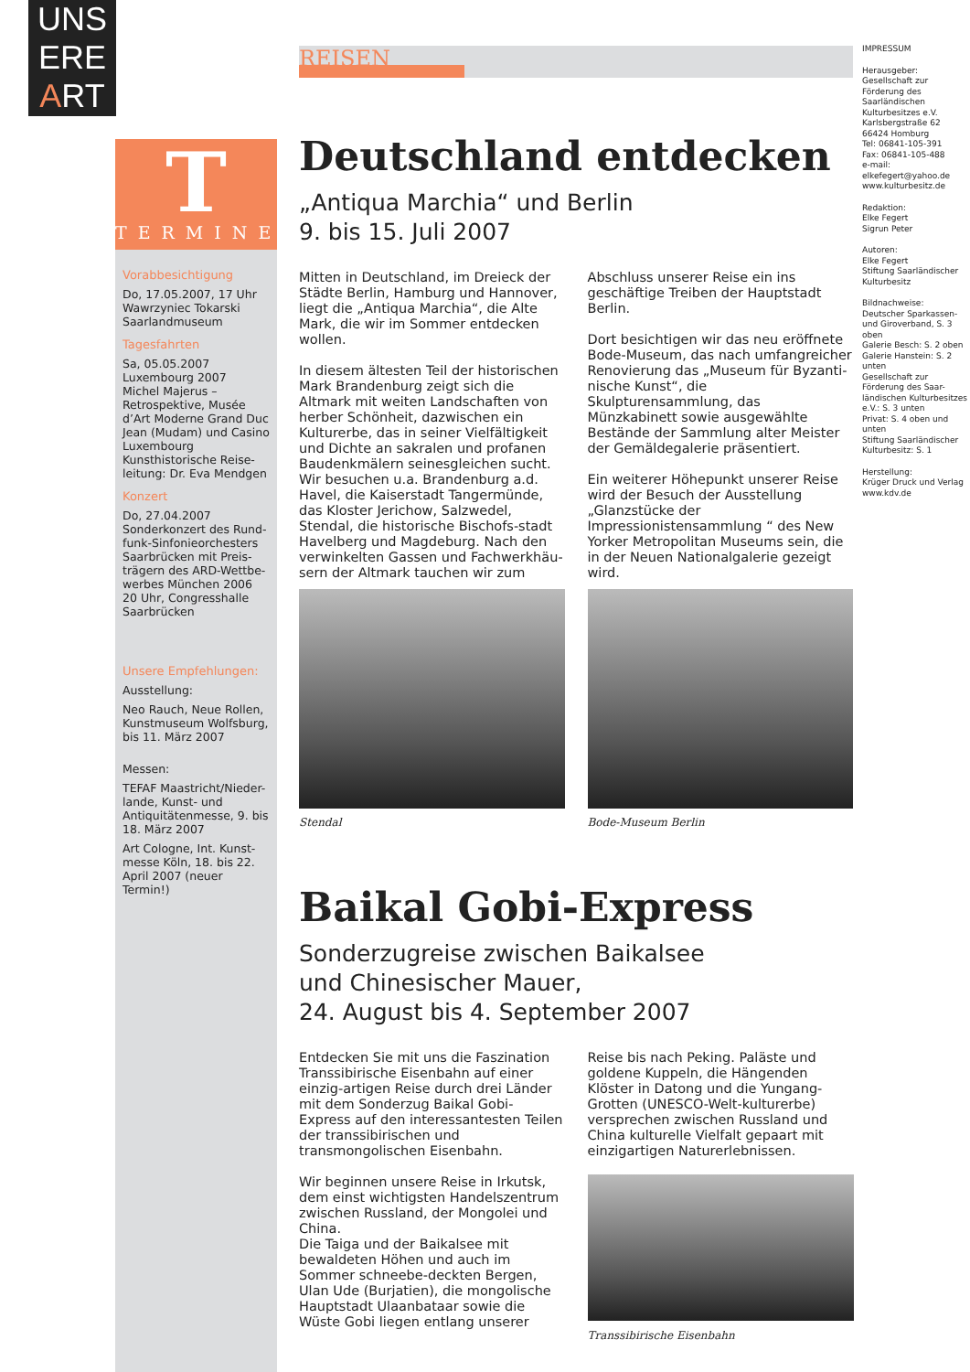UNS
ERE
ART
T
TERMINE
Vorabbesichtigung
Do, 17.05.2007, 17 Uhr
Wawrzyniec Tokarski
Saarlandmuseum
Tagesfahrten
Sa, 05.05.2007
Luxembourg 2007
Michel Majerus –
Retrospektive, Musée d’Art Moderne Grand Duc Jean (Mudam) und Casino Luxembourg
Kunsthistorische Reise-leitung: Dr. Eva Mendgen
Konzert
Do, 27.04.2007
Sonderkonzert des Rund-funk-Sinfonieorchesters Saarbrücken mit Preis-trägern des ARD-Wettbe-werbes München 2006
20 Uhr, Congresshalle Saarbrücken
Unsere Empfehlungen:
Ausstellung:
Neo Rauch, Neue Rollen, Kunstmuseum Wolfsburg, bis 11. März 2007
Messen:
TEFAF Maastricht/Nieder-lande, Kunst- und Antiquitätenmesse, 9. bis 18. März 2007
Art Cologne, Int. Kunst-messe Köln, 18. bis 22. April 2007 (neuer Termin!)
REISEN
Deutschland entdecken
„Antiqua Marchia“ und Berlin
9. bis 15. Juli 2007
Mitten in Deutschland, im Dreieck der Städte Berlin, Hamburg und Hannover, liegt die „Antiqua Marchia“, die Alte Mark, die wir im Sommer entdecken wollen.
In diesem ältesten Teil der historischen Mark Brandenburg zeigt sich die Altmark mit weiten Landschaften von herber Schönheit, dazwischen ein Kulturerbe, das in seiner Vielfältigkeit und Dichte an sakralen und profanen Baudenkmälern seinesgleichen sucht. Wir besuchen u.a. Brandenburg a.d. Havel, die Kaiserstadt Tangermünde, das Kloster Jerichow, Salzwedel, Stendal, die historische Bischofs-stadt Havelberg und Magdeburg. Nach den verwinkelten Gassen und Fachwerkhäu-sern der Altmark tauchen wir zum Abschluss unserer Reise ein ins geschäftige Treiben der Hauptstadt Berlin.
Dort besichtigen wir das neu eröffnete Bode-Museum, das nach umfangreicher Renovierung das „Museum für Byzanti-nische Kunst“, die Skulpturensammlung, das Münzkabinett sowie ausgewählte Bestände der Sammlung alter Meister der Gemäldegalerie präsentiert.
Ein weiterer Höhepunkt unserer Reise wird der Besuch der Ausstellung „Glanzstücke der Impressionistensammlung “ des New Yorker Metropolitan Museums sein, die in der Neuen Nationalgalerie gezeigt wird.
Stendal Bode-Museum Berlin
Baikal Gobi-Express
Sonderzugreise zwischen Baikalsee
und Chinesischer Mauer,
24. August bis 4. September 2007
Entdecken Sie mit uns die Faszination Transsibirische Eisenbahn auf einer einzig-artigen Reise durch drei Länder mit dem Sonderzug Baikal Gobi-Express auf den interessantesten Teilen der transsibirischen und transmongolischen Eisenbahn.
Wir beginnen unsere Reise in Irkutsk, dem einst wichtigsten Handelszentrum zwischen Russland, der Mongolei und China.
Die Taiga und der Baikalsee mit bewaldeten Höhen und auch im Sommer schneebe-deckten Bergen, Ulan Ude (Burjatien), die mongolische Hauptstadt Ulaanbataar sowie die Wüste Gobi liegen entlang unserer Reise bis nach Peking. Paläste und goldene Kuppeln, die Hängenden Klöster in Datong und die Yungang-Grotten (UNESCO-Welt-kulturerbe) versprechen zwischen Russland und China kulturelle Vielfalt gepaart mit einzigartigen Naturerlebnissen.
Transsibirische Eisenbahn
IMPRESSUM
Herausgeber:
Gesellschaft zur Förderung des Saarländischen Kulturbesitzes e.V.
Karlsbergstraße 62
66424 Homburg
Tel: 06841-105-391
Fax: 06841-105-488
e-mail:
elkefegert@yahoo.de
www.kulturbesitz.de
Redaktion:
Elke Fegert
Sigrun Peter
Autoren:
Elke Fegert
Stiftung Saarländischer Kulturbesitz
Bildnachweise:
Deutscher Sparkassen- und Giroverband, S. 3 oben
Galerie Besch: S. 2 oben
Galerie Hanstein: S. 2 unten
Gesellschaft zur Förderung des Saar-ländischen Kulturbesitzes e.V.: S. 3 unten
Privat: S. 4 oben und unten
Stiftung Saarländischer Kulturbesitz: S. 1
Herstellung:
Krüger Druck und Verlag
www.kdv.de